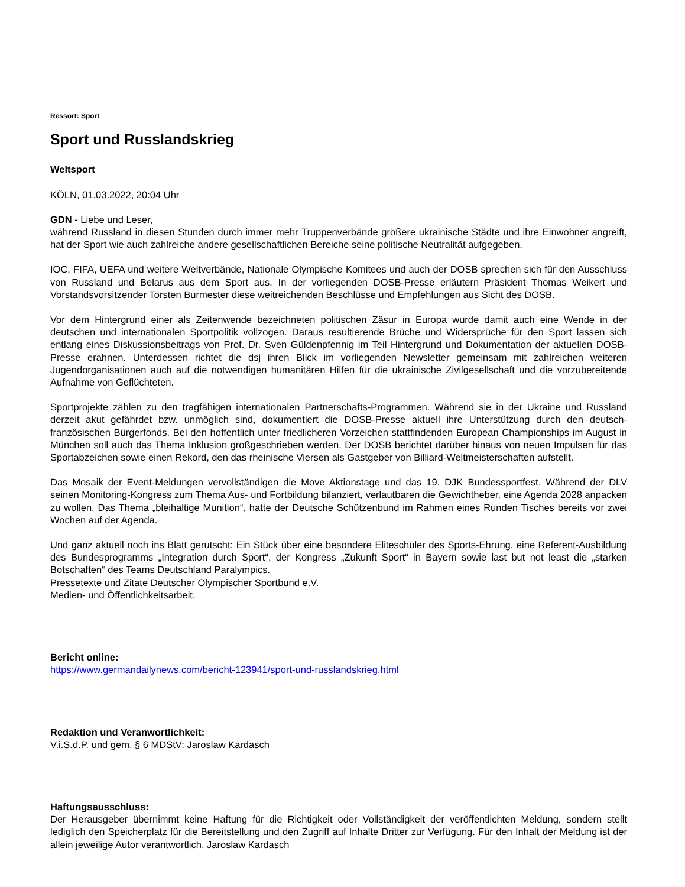Ressort: Sport
Sport und Russlandskrieg
Weltsport
KÖLN, 01.03.2022, 20:04 Uhr
GDN - Liebe und Leser,
während Russland in diesen Stunden durch immer mehr Truppenverbände größere ukrainische Städte und ihre Einwohner angreift, hat der Sport wie auch zahlreiche andere gesellschaftlichen Bereiche seine politische Neutralität aufgegeben.
IOC, FIFA, UEFA und weitere Weltverbände, Nationale Olympische Komitees und auch der DOSB sprechen sich für den Ausschluss von Russland und Belarus aus dem Sport aus. In der vorliegenden DOSB-Presse erläutern Präsident Thomas Weikert und Vorstandsvorsitzender Torsten Burmester diese weitreichenden Beschlüsse und Empfehlungen aus Sicht des DOSB.
Vor dem Hintergrund einer als Zeitenwende bezeichneten politischen Zäsur in Europa wurde damit auch eine Wende in der deutschen und internationalen Sportpolitik vollzogen. Daraus resultierende Brüche und Widersprüche für den Sport lassen sich entlang eines Diskussionsbeitrags von Prof. Dr. Sven Güldenpfennig im Teil Hintergrund und Dokumentation der aktuellen DOSB-Presse erahnen. Unterdessen richtet die dsj ihren Blick im vorliegenden Newsletter gemeinsam mit zahlreichen weiteren Jugendorganisationen auch auf die notwendigen humanitären Hilfen für die ukrainische Zivilgesellschaft und die vorzubereitende Aufnahme von Geflüchteten.
Sportprojekte zählen zu den tragfähigen internationalen Partnerschafts-Programmen. Während sie in der Ukraine und Russland derzeit akut gefährdet bzw. unmöglich sind, dokumentiert die DOSB-Presse aktuell ihre Unterstützung durch den deutsch-französischen Bürgerfonds. Bei den hoffentlich unter friedlicheren Vorzeichen stattfindenden European Championships im August in München soll auch das Thema Inklusion großgeschrieben werden. Der DOSB berichtet darüber hinaus von neuen Impulsen für das Sportabzeichen sowie einen Rekord, den das rheinische Viersen als Gastgeber von Billiard-Weltmeisterschaften aufstellt.
Das Mosaik der Event-Meldungen vervollständigen die Move Aktionstage und das 19. DJK Bundessportfest. Während der DLV seinen Monitoring-Kongress zum Thema Aus- und Fortbildung bilanziert, verlautbaren die Gewichtheber, eine Agenda 2028 anpacken zu wollen. Das Thema „bleihaltige Munition“, hatte der Deutsche Schützenbund im Rahmen eines Runden Tisches bereits vor zwei Wochen auf der Agenda.
Und ganz aktuell noch ins Blatt gerutscht: Ein Stück über eine besondere Eliteschüler des Sports-Ehrung, eine Referent-Ausbildung des Bundesprogramms „Integration durch Sport“, der Kongress „Zukunft Sport“ in Bayern sowie last but not least die „starken Botschaften“ des Teams Deutschland Paralympics.
Pressetexte und Zitate Deutscher Olympischer Sportbund e.V.
Medien- und Öffentlichkeitsarbeit.
Bericht online:
https://www.germandailynews.com/bericht-123941/sport-und-russlandskrieg.html
Redaktion und Veranwortlichkeit:
V.i.S.d.P. und gem. § 6 MDStV: Jaroslaw Kardasch
Haftungsausschluss:
Der Herausgeber übernimmt keine Haftung für die Richtigkeit oder Vollständigkeit der veröffentlichten Meldung, sondern stellt lediglich den Speicherplatz für die Bereitstellung und den Zugriff auf Inhalte Dritter zur Verfügung. Für den Inhalt der Meldung ist der allein jeweilige Autor verantwortlich. Jaroslaw Kardasch